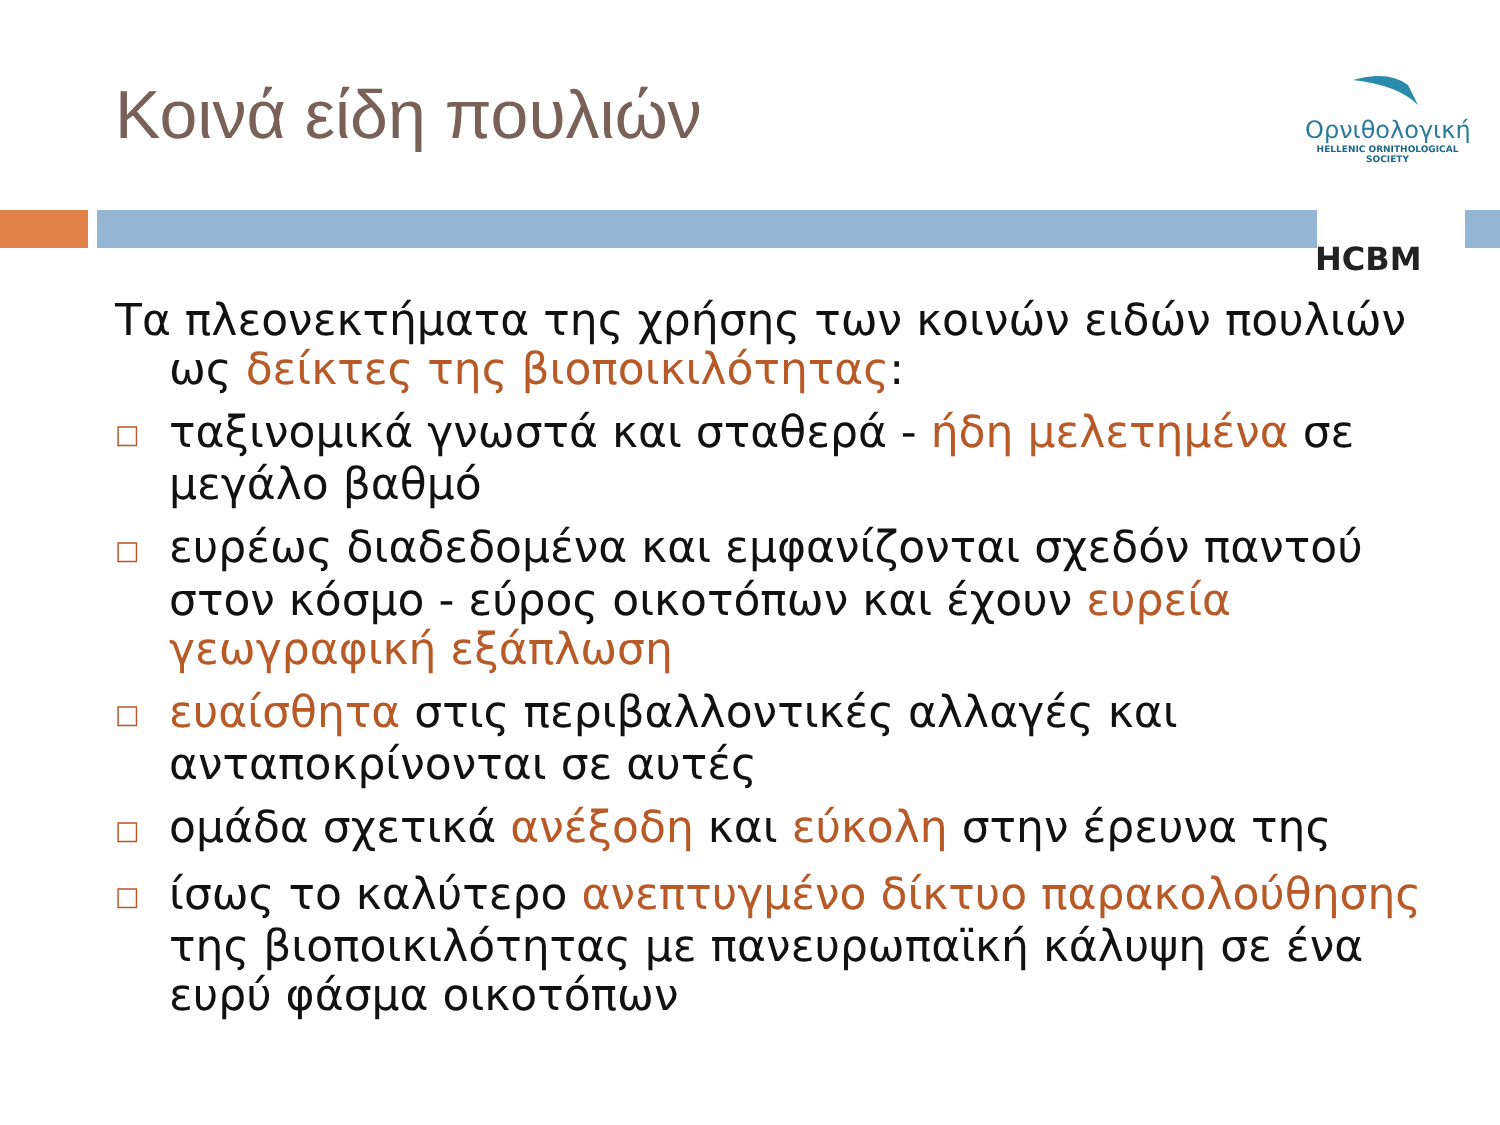Κοινά είδη πουλιών
Ορνιθολογική
HELLENIC ORNITHOLOGICAL SOCIETY
HCBM
Τα πλεονεκτήματα της χρήσης των κοινών ειδών πουλιών ως δείκτες της βιοποικιλότητας:
□ ταξινομικά γνωστά και σταθερά - ήδη μελετημένα σε μεγάλο βαθμό
□ ευρέως διαδεδομένα και εμφανίζονται σχεδόν παντού στον κόσμο - εύρος οικοτόπων και έχουν ευρεία γεωγραφική εξάπλωση
□ ευαίσθητα στις περιβαλλοντικές αλλαγές και ανταποκρίνονται σε αυτές
□ ομάδα σχετικά ανέξοδη και εύκολη στην έρευνα της
□ ίσως το καλύτερο ανεπτυγμένο δίκτυο παρακολούθησης της βιοποικιλότητας με πανευρωπαϊκή κάλυψη σε ένα ευρύ φάσμα οικοτόπων